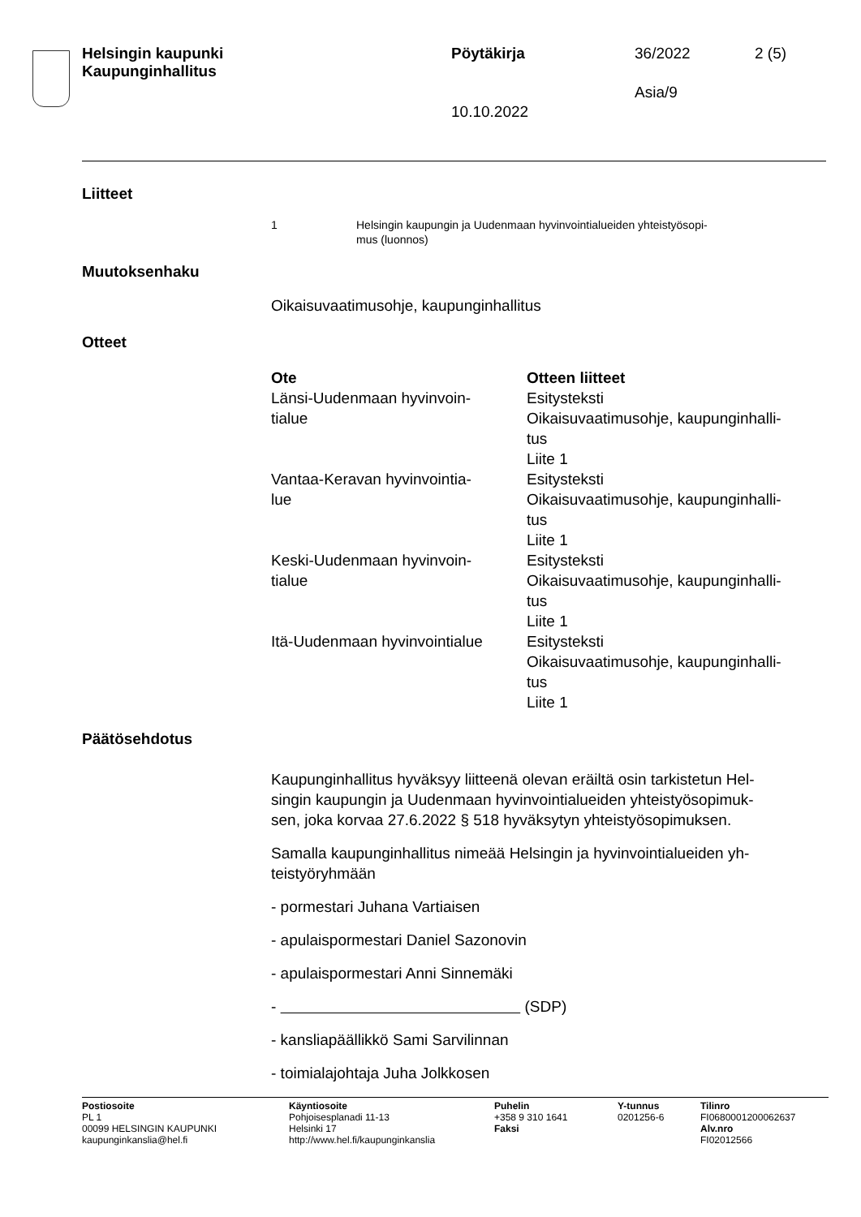Helsingin kaupunki
Kaupunginhallitus
Pöytäkirja 36/2022 2 (5)
Asia/9
10.10.2022
Liitteet
| 1 | Helsingin kaupungin ja Uudenmaan hyvinvointialueiden yhteistyösopi- mus (luonnos) |
Muutoksenhaku
Oikaisuvaatimusohje, kaupunginhallitus
Otteet
| Ote | Otteen liitteet |
| --- | --- |
| Länsi-Uudenmaan hyvinvoin- tialue | Esitysteksti Oikaisuvaatimusohje, kaupunginhalli- tus Liite 1 |
| Vantaa-Keravan hyvinvointia- lue | Esitysteksti Oikaisuvaatimusohje, kaupunginhalli- tus Liite 1 |
| Keski-Uudenmaan hyvinvoin- tialue | Esitysteksti Oikaisuvaatimusohje, kaupunginhalli- tus Liite 1 |
| Itä-Uudenmaan hyvinvointialue | Esitysteksti Oikaisuvaatimusohje, kaupunginhalli- tus Liite 1 |
Päätösehdotus
Kaupunginhallitus hyväksyy liitteenä olevan eräiltä osin tarkistetun Hel-
singin kaupungin ja Uudenmaan hyvinvointialueiden yhteistyösopimuk-
sen, joka korvaa 27.6.2022 § 518 hyväksytyn yhteistyösopimuksen.
Samalla kaupunginhallitus nimeää Helsingin ja hyvinvointialueiden yh-
teistyöryhmään
- pormestari Juhana Vartiaisen
- apulaispormestari Daniel Sazonovin
- apulaispormestari Anni Sinnemäki
- (SDP)
- kansliapäällikkö Sami Sarvilinnan
- toimialajohtaja Juha Jolkkosen
Postiosoite
PL 1
00099 HELSINGIN KAUPUNKI
kaupunginkanslia@hel.fi
Käyntiosoite
Pohjoisesplanadi 11-13
Helsinki 17
http://www.hel.fi/kaupunginkanslia
Puhelin
+358 9 310 1641
Faksi
Y-tunnus
0201256-6
Tilinro
FI0680001200062637
Alv.nro
FI02012566